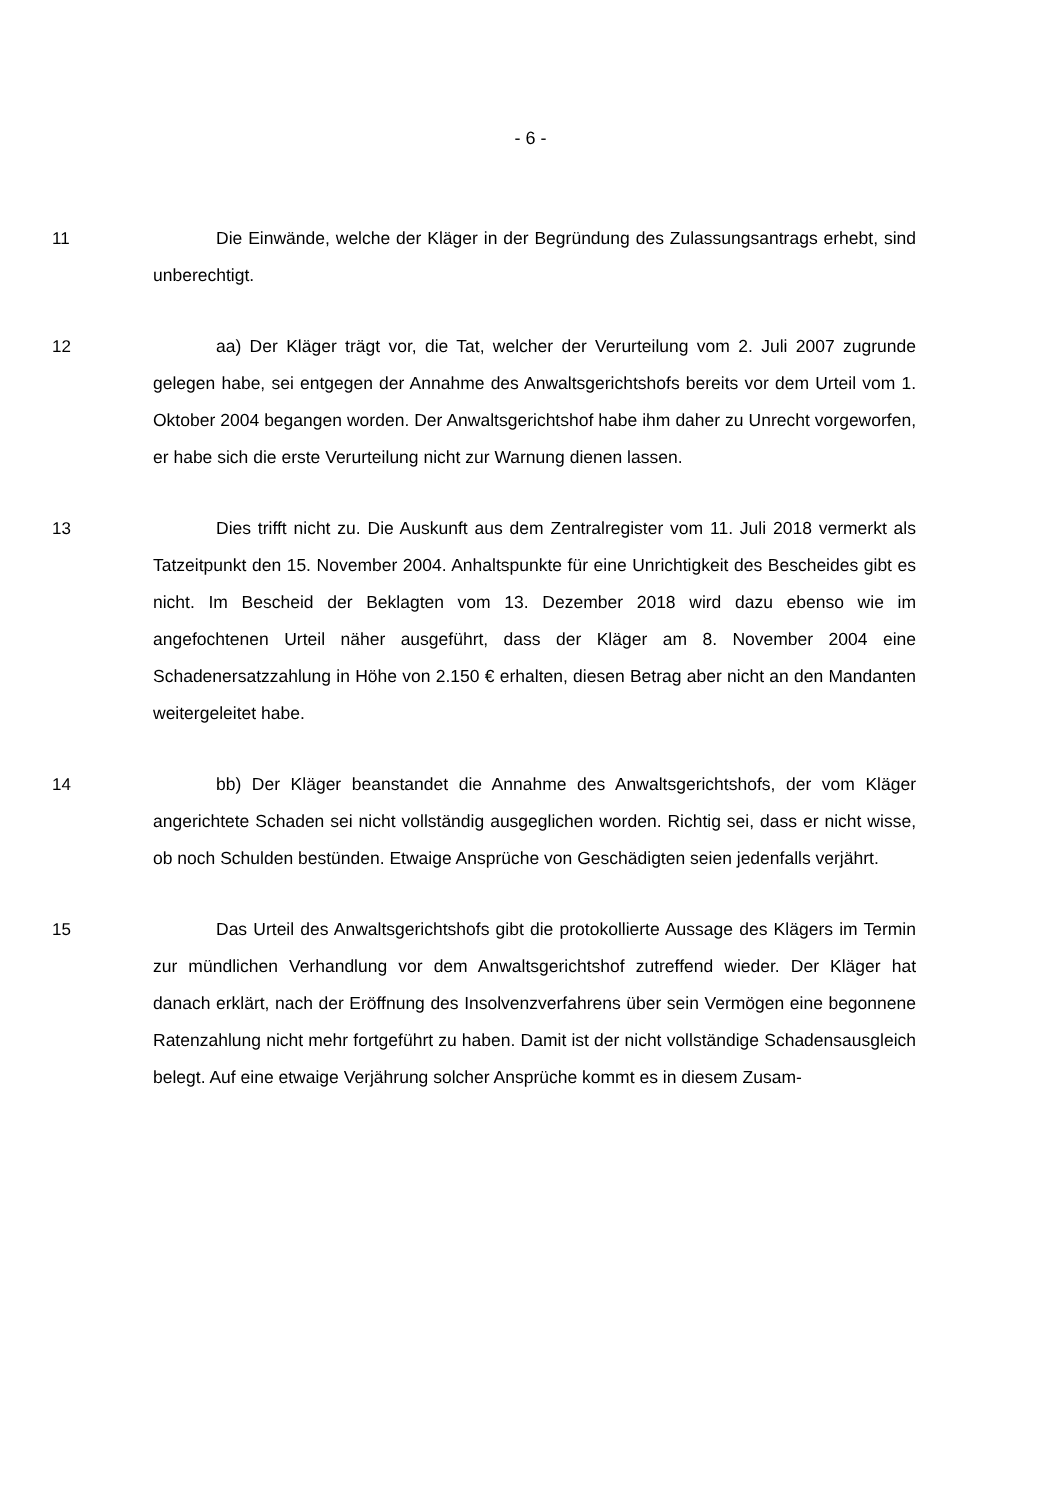- 6 -
11 Die Einwände, welche der Kläger in der Begründung des Zulassungsan­trags erhebt, sind unberechtigt.
12 aa) Der Kläger trägt vor, die Tat, welcher der Verurteilung vom 2. Juli 2007 zugrunde gelegen habe, sei entgegen der Annahme des Anwaltsgerichts­hofs bereits vor dem Urteil vom 1. Oktober 2004 begangen worden. Der An­waltsgerichtshof habe ihm daher zu Unrecht vorgeworfen, er habe sich die erste Verurteilung nicht zur Warnung dienen lassen.
13 Dies trifft nicht zu. Die Auskunft aus dem Zentralregister vom 11. Juli 2018 vermerkt als Tatzeitpunkt den 15. November 2004. Anhaltspunkte für eine Unrichtigkeit des Bescheides gibt es nicht. Im Bescheid der Beklagten vom 13. Dezember 2018 wird dazu ebenso wie im angefochtenen Urteil näher ausge­führt, dass der Kläger am 8. November 2004 eine Schadenersatzzahlung in Höhe von 2.150 € erhalten, diesen Betrag aber nicht an den Mandanten weiter­geleitet habe.
14 bb) Der Kläger beanstandet die Annahme des Anwaltsgerichtshofs, der vom Kläger angerichtete Schaden sei nicht vollständig ausgeglichen worden. Richtig sei, dass er nicht wisse, ob noch Schulden bestünden. Etwaige Ansprü­che von Geschädigten seien jedenfalls verjährt.
15 Das Urteil des Anwaltsgerichtshofs gibt die protokollierte Aussage des Klägers im Termin zur mündlichen Verhandlung vor dem Anwaltsgerichtshof zutreffend wieder. Der Kläger hat danach erklärt, nach der Eröffnung des Insol­venzverfahrens über sein Vermögen eine begonnene Ratenzahlung nicht mehr fortgeführt zu haben. Damit ist der nicht vollständige Schadensausgleich belegt. Auf eine etwaige Verjährung solcher Ansprüche kommt es in diesem Zusam-